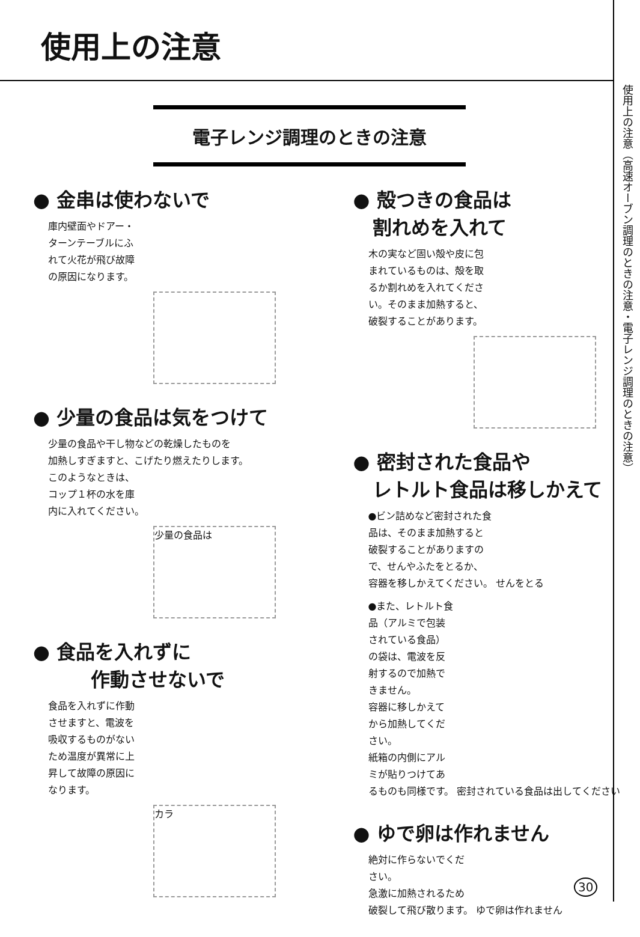使用上の注意
使用上の注意（高速オーブン調理のときの注意・電子レンジ調理のときの注意）
電子レンジ調理のときの注意
● 金串は使わないで
庫内壁面やドアー・
ターンテーブルにふ
れて火花が飛び故障
の原因になります。
● 少量の食品は気をつけて
少量の食品や干し物などの乾燥したものを
加熱しすぎますと、こげたり燃えたりします。
このようなときは、
コップ１杯の水を庫
内に入れてください。
少量の食品は
● 食品を入れずに
　　　作動させないで
食品を入れずに作動
させますと、電波を
吸収するものがない
ため温度が異常に上
昇して故障の原因に
なります。
カラ
● 殻つきの食品は
　割れめを入れて
木の実など固い殻や皮に包
まれているものは、殻を取
るか割れめを入れてくださ
い。そのまま加熱すると、
破裂することがあります。
● 密封された食品や
　レトルト食品は移しかえて
●ビン詰めなど密封された食
品は、そのまま加熱すると
破裂することがありますの
で、せんやふたをとるか、
容器を移しかえてください。 せんをとる
●また、レトルト食
品（アルミで包装
されている食品）
の袋は、電波を反
射するので加熱で
きません。
容器に移しかえて
から加熱してくだ
さい。
紙箱の内側にアル
ミが貼りつけてあ
るものも同様です。 密封されている食品は出してください
● ゆで卵は作れません
絶対に作らないでくだ
さい。
急激に加熱されるため
破裂して飛び散ります。 ゆで卵は作れません
30